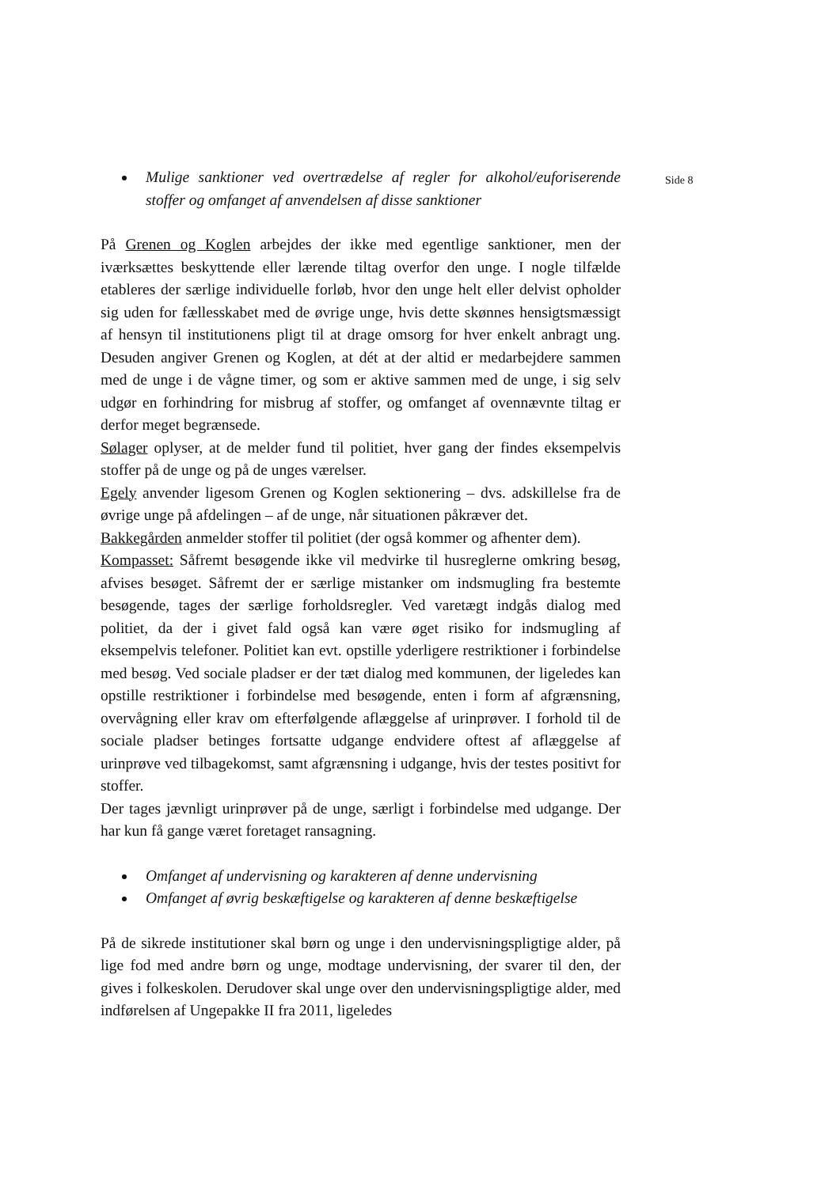Mulige sanktioner ved overtrædelse af regler for alkohol/euforiserende stoffer og omfanget af anvendelsen af disse sanktioner
På Grenen og Koglen arbejdes der ikke med egentlige sanktioner, men der iværksættes beskyttende eller lærende tiltag overfor den unge. I nogle tilfælde etableres der særlige individuelle forløb, hvor den unge helt eller delvist opholder sig uden for fællesskabet med de øvrige unge, hvis dette skønnes hensigtsmæssigt af hensyn til institutionens pligt til at drage omsorg for hver enkelt anbragt ung. Desuden angiver Grenen og Koglen, at dét at der altid er medarbejdere sammen med de unge i de vågne timer, og som er aktive sammen med de unge, i sig selv udgør en forhindring for misbrug af stoffer, og omfanget af ovennævnte tiltag er derfor meget begrænsede.
Sølager oplyser, at de melder fund til politiet, hver gang der findes eksempelvis stoffer på de unge og på de unges værelser.
Egely anvender ligesom Grenen og Koglen sektionering – dvs. adskillelse fra de øvrige unge på afdelingen – af de unge, når situationen påkræver det.
Bakkegården anmelder stoffer til politiet (der også kommer og afhenter dem).
Kompasset: Såfremt besøgende ikke vil medvirke til husreglerne omkring besøg, afvises besøget. Såfremt der er særlige mistanker om indsmugling fra bestemte besøgende, tages der særlige forholdsregler. Ved varetægt indgås dialog med politiet, da der i givet fald også kan være øget risiko for indsmugling af eksempelvis telefoner. Politiet kan evt. opstille yderligere restriktioner i forbindelse med besøg. Ved sociale pladser er der tæt dialog med kommunen, der ligeledes kan opstille restriktioner i forbindelse med besøgende, enten i form af afgrænsning, overvågning eller krav om efterfølgende aflæggelse af urinprøver. I forhold til de sociale pladser betinges fortsatte udgange endvidere oftest af aflæggelse af urinprøve ved tilbagekomst, samt afgrænsning i udgange, hvis der testes positivt for stoffer.
Der tages jævnligt urinprøver på de unge, særligt i forbindelse med udgange. Der har kun få gange været foretaget ransagning.
Omfanget af undervisning og karakteren af denne undervisning
Omfanget af øvrig beskæftigelse og karakteren af denne beskæftigelse
På de sikrede institutioner skal børn og unge i den undervisningspligtige alder, på lige fod med andre børn og unge, modtage undervisning, der svarer til den, der gives i folkeskolen. Derudover skal unge over den undervisningspligtige alder, med indførelsen af Ungepakke II fra 2011, ligeledes
Side 8